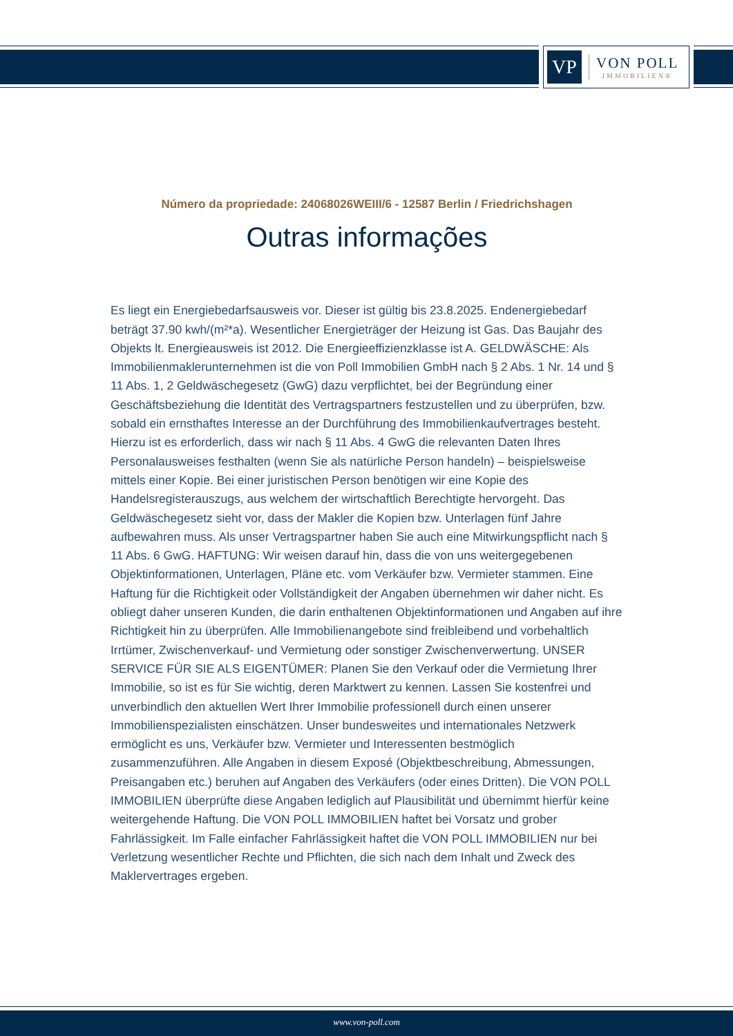VP
VON POLL
IMMOBILIEN®
Número da propriedade: 24068026WEIII/6 - 12587 Berlin / Friedrichshagen
Outras informações
Es liegt ein Energiebedarfsausweis vor. Dieser ist gültig bis 23.8.2025. Endenergiebedarf beträgt 37.90 kwh/(m²*a). Wesentlicher Energieträger der Heizung ist Gas. Das Baujahr des Objekts lt. Energieausweis ist 2012. Die Energieeffizienzklasse ist A. GELDWÄSCHE: Als Immobilienmaklerunternehmen ist die von Poll Immobilien GmbH nach § 2 Abs. 1 Nr. 14 und § 11 Abs. 1, 2 Geldwäschegesetz (GwG) dazu verpflichtet, bei der Begründung einer Geschäftsbeziehung die Identität des Vertragspartners festzustellen und zu überprüfen, bzw. sobald ein ernsthaftes Interesse an der Durchführung des Immobilienkaufvertrages besteht. Hierzu ist es erforderlich, dass wir nach § 11 Abs. 4 GwG die relevanten Daten Ihres Personalausweises festhalten (wenn Sie als natürliche Person handeln) – beispielsweise mittels einer Kopie. Bei einer juristischen Person benötigen wir eine Kopie des Handelsregisterauszugs, aus welchem der wirtschaftlich Berechtigte hervorgeht. Das Geldwäschegesetz sieht vor, dass der Makler die Kopien bzw. Unterlagen fünf Jahre aufbewahren muss. Als unser Vertragspartner haben Sie auch eine Mitwirkungspflicht nach § 11 Abs. 6 GwG. HAFTUNG: Wir weisen darauf hin, dass die von uns weitergegebenen Objektinformationen, Unterlagen, Pläne etc. vom Verkäufer bzw. Vermieter stammen. Eine Haftung für die Richtigkeit oder Vollständigkeit der Angaben übernehmen wir daher nicht. Es obliegt daher unseren Kunden, die darin enthaltenen Objektinformationen und Angaben auf ihre Richtigkeit hin zu überprüfen. Alle Immobilienangebote sind freibleibend und vorbehaltlich Irrtümer, Zwischenverkauf- und Vermietung oder sonstiger Zwischenverwertung. UNSER SERVICE FÜR SIE ALS EIGENTÜMER: Planen Sie den Verkauf oder die Vermietung Ihrer Immobilie, so ist es für Sie wichtig, deren Marktwert zu kennen. Lassen Sie kostenfrei und unverbindlich den aktuellen Wert Ihrer Immobilie professionell durch einen unserer Immobilienspezialisten einschätzen. Unser bundesweites und internationales Netzwerk ermöglicht es uns, Verkäufer bzw. Vermieter und Interessenten bestmöglich zusammenzuführen. Alle Angaben in diesem Exposé (Objektbeschreibung, Abmessungen, Preisangaben etc.) beruhen auf Angaben des Verkäufers (oder eines Dritten). Die VON POLL IMMOBILIEN überprüfte diese Angaben lediglich auf Plausibilität und übernimmt hierfür keine weitergehende Haftung. Die VON POLL IMMOBILIEN haftet bei Vorsatz und grober Fahrlässigkeit. Im Falle einfacher Fahrlässigkeit haftet die VON POLL IMMOBILIEN nur bei Verletzung wesentlicher Rechte und Pflichten, die sich nach dem Inhalt und Zweck des Maklervertrages ergeben.
www.von-poll.com